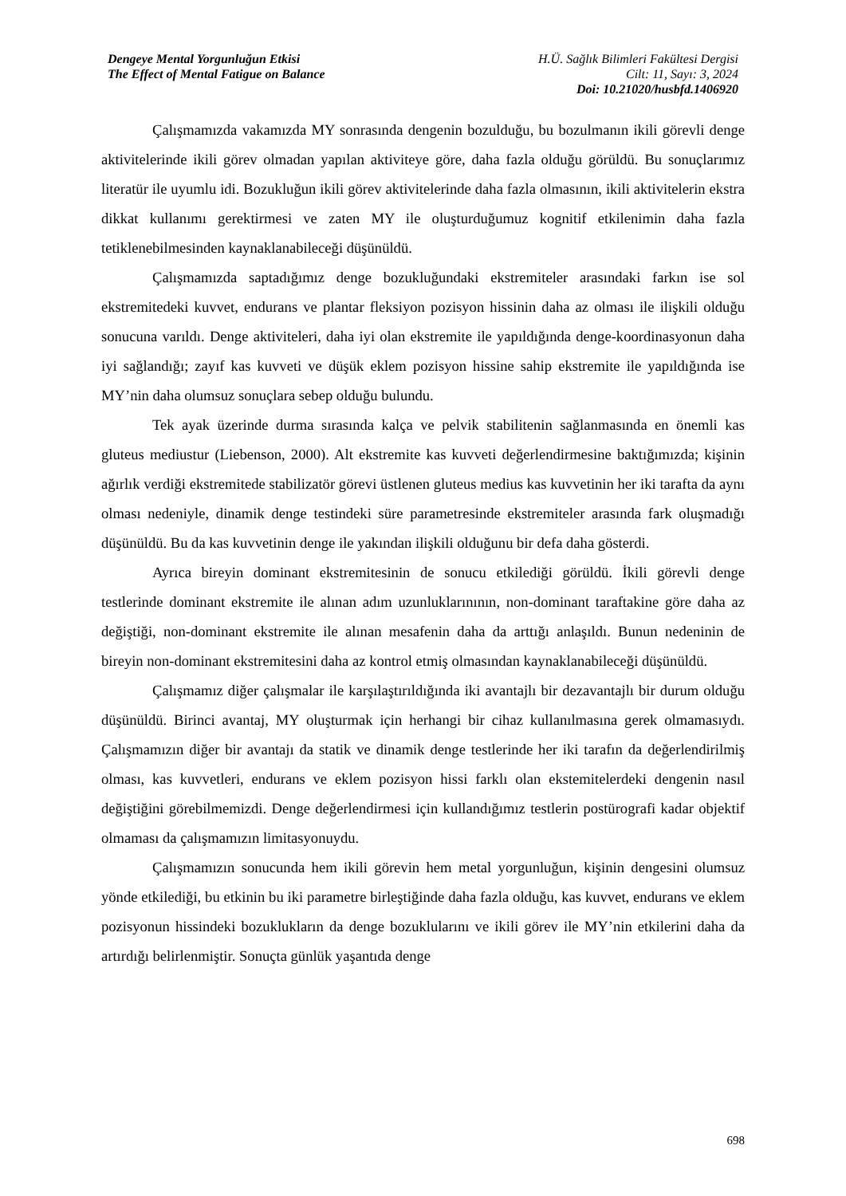Dengeye Mental Yorgunluğun Etkisi
The Effect of Mental Fatigue on Balance
H.Ü. Sağlık Bilimleri Fakültesi Dergisi
Cilt: 11, Sayı: 3, 2024
Doi: 10.21020/husbfd.1406920
Çalışmamızda vakamızda MY sonrasında dengenin bozulduğu, bu bozulmanın ikili görevli denge aktivitelerinde ikili görev olmadan yapılan aktiviteye göre, daha fazla olduğu görüldü. Bu sonuçlarımız literatür ile uyumlu idi. Bozukluğun ikili görev aktivitelerinde daha fazla olmasının, ikili aktivitelerin ekstra dikkat kullanımı gerektirmesi ve zaten MY ile oluşturduğumuz kognitif etkilenimin daha fazla tetiklenebilmesinden kaynaklanabileceği düşünüldü.
Çalışmamızda saptadığımız denge bozukluğundaki ekstremiteler arasındaki farkın ise sol ekstremitedeki kuvvet, endurans ve plantar fleksiyon pozisyon hissinin daha az olması ile ilişkili olduğu sonucuna varıldı. Denge aktiviteleri, daha iyi olan ekstremite ile yapıldığında denge-koordinasyonun daha iyi sağlandığı; zayıf kas kuvveti ve düşük eklem pozisyon hissine sahip ekstremite ile yapıldığında ise MY’nin daha olumsuz sonuçlara sebep olduğu bulundu.
Tek ayak üzerinde durma sırasında kalça ve pelvik stabilitenin sağlanmasında en önemli kas gluteus mediustur (Liebenson, 2000). Alt ekstremite kas kuvveti değerlendirmesine baktığımızda; kişinin ağırlık verdiği ekstremitede stabilizatör görevi üstlenen gluteus medius kas kuvvetinin her iki tarafta da aynı olması nedeniyle, dinamik denge testindeki süre parametresinde ekstremiteler arasında fark oluşmadığı düşünüldü. Bu da kas kuvvetinin denge ile yakından ilişkili olduğunu bir defa daha gösterdi.
Ayrıca bireyin dominant ekstremitesinin de sonucu etkilediği görüldü. İkili görevli denge testlerinde dominant ekstremite ile alınan adım uzunluklarınının, non-dominant taraftakine göre daha az değiştiği, non-dominant ekstremite ile alınan mesafenin daha da arttığı anlaşıldı. Bunun nedeninin de bireyin non-dominant ekstremitesini daha az kontrol etmiş olmasından kaynaklanabileceği düşünüldü.
Çalışmamız diğer çalışmalar ile karşılaştırıldığında iki avantajlı bir dezavantajlı bir durum olduğu düşünüldü. Birinci avantaj, MY oluşturmak için herhangi bir cihaz kullanılmasına gerek olmamasıydı. Çalışmamızın diğer bir avantajı da statik ve dinamik denge testlerinde her iki tarafın da değerlendirilmiş olması, kas kuvvetleri, endurans ve eklem pozisyon hissi farklı olan ekstemitelerdeki dengenin nasıl değiştiğini görebilmemizdi. Denge değerlendirmesi için kullandığımız testlerin postürografi kadar objektif olmaması da çalışmamızın limitasyonuydu.
Çalışmamızın sonucunda hem ikili görevin hem metal yorgunluğun, kişinin dengesini olumsuz yönde etkilediği, bu etkinin bu iki parametre birleştiğinde daha fazla olduğu, kas kuvvet, endurans ve eklem pozisyonun hissindeki bozuklukların da denge bozuklularını ve ikili görev ile MY’nin etkilerini daha da artırdığı belirlenmiştir. Sonuçta günlük yaşantıda denge
698